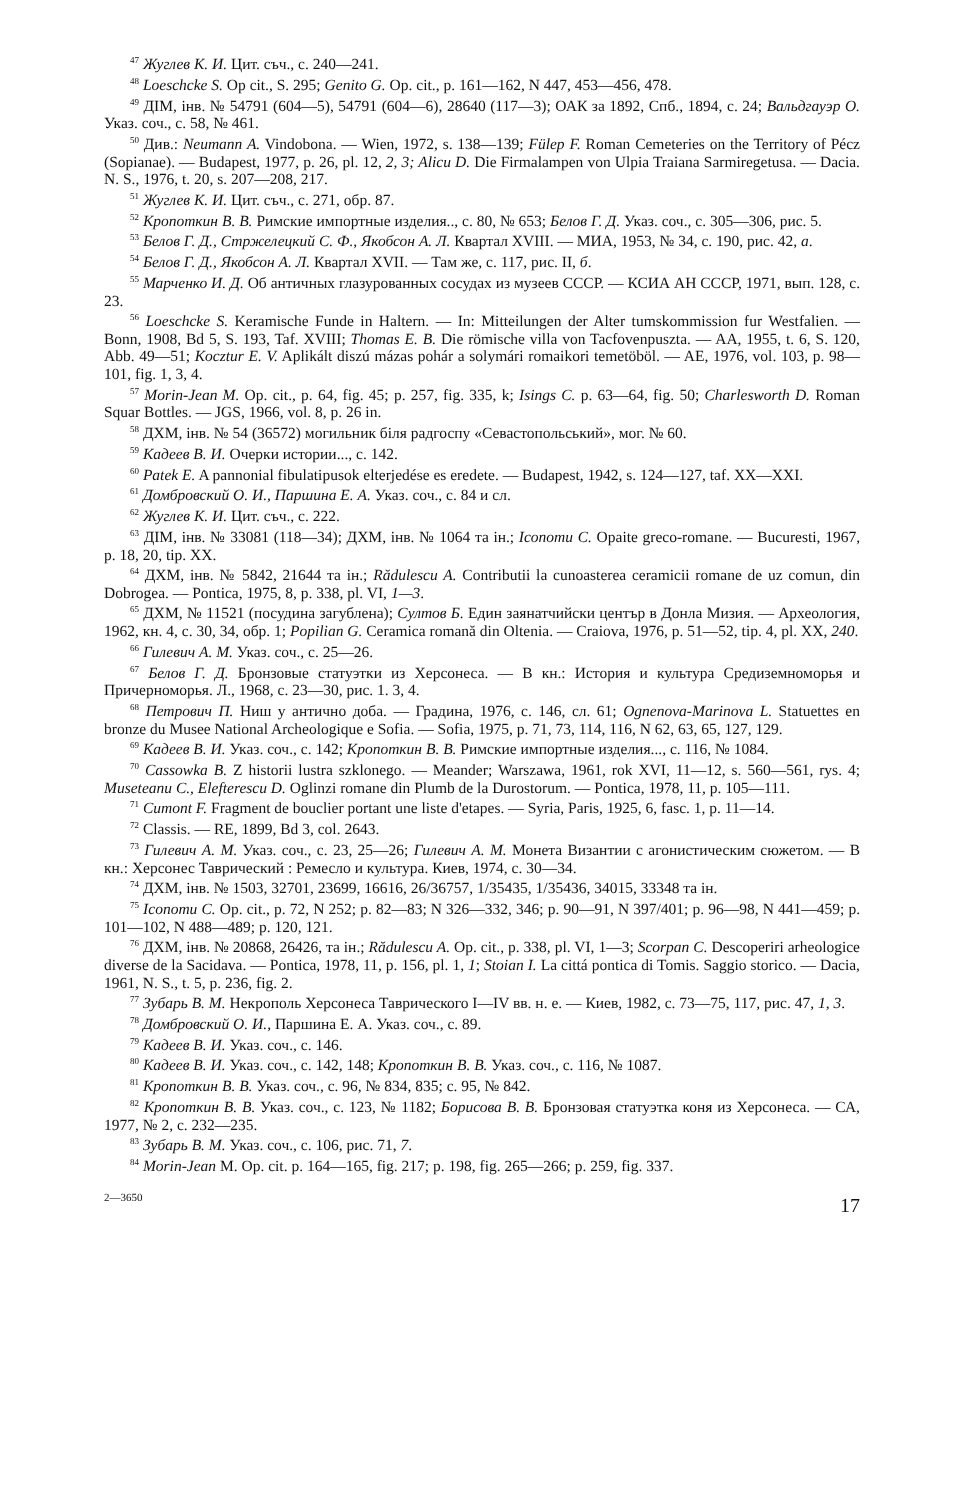<sup>47</sup> Жуглев К. И. Цит. съч., с. 240—241.
<sup>48</sup> Loeschcke S. Op cit., S. 295; Genito G. Op. cit., p. 161—162, N 447, 453—456, 478.
<sup>49</sup> ДІМ, інв. № 54791 (604—5), 54791 (604—6), 28640 (117—3); ОАК за 1892, Спб., 1894, с. 24; Вальдгауэр О. Указ. соч., с. 58, № 461.
<sup>50</sup> Див.: Neumann A. Vindobona. — Wien, 1972, s. 138—139; Fülep F. Roman Cemeteries on the Territory of Pécz (Sopianae). — Budapest, 1977, p. 26, pl. 12, 2, 3; Alicu D. Die Firmalampen von Ulpia Traiana Sarmiregetusa. — Dacia. N. S., 1976, t. 20, s. 207—208, 217.
<sup>51</sup> Жуглев К. И. Цит. съч., с. 271, обр. 87.
<sup>52</sup> Кропоткин В. В. Римские импортные изделия.., с. 80, № 653; Белов Г. Д. Указ. соч., с. 305—306, рис. 5.
<sup>53</sup> Белов Г. Д., Стржелецкий С. Ф., Якобсон А. Л. Квартал XVIII. — МИА, 1953, № 34, с. 190, рис. 42, а.
<sup>54</sup> Белов Г. Д., Якобсон А. Л. Квартал XVII. — Там же, с. 117, рис. II, б.
<sup>55</sup> Марченко И. Д. Об античных глазурованных сосудах из музеев СССР. — КСИА АН СССР, 1971, вып. 128, с. 23.
<sup>56</sup> Loeschcke S. Keramische Funde in Haltern. — In: Mitteilungen der Alter tumskommission fur Westfalien. — Bonn, 1908, Bd 5, S. 193, Taf. XVIII; Thomas E. B. Die römische villa von Tacfovenpuszta. — AA, 1955, t. 6, S. 120, Abb. 49—51; Kocztur E. V. Aplikált diszú mázas pohár a solymári romaikori temetöböl. — AE, 1976, vol. 103, p. 98—101, fig. 1, 3, 4.
<sup>57</sup> Morin-Jean M. Op. cit., p. 64, fig. 45; p. 257, fig. 335, k; Isings C. p. 63—64, fig. 50; Charlesworth D. Roman Squar Bottles. — JGS, 1966, vol. 8, p. 26 in.
<sup>58</sup> ДХМ, інв. № 54 (36572) могильник біля радгоспу «Севастопольський», мог. № 60.
<sup>59</sup> Кадеев В. И. Очерки истории..., с. 142.
<sup>60</sup> Patek E. A pannonial fibulatipusok elterjedése es eredete. — Budapest, 1942, s. 124—127, taf. XX—XXI.
<sup>61</sup> Домбровский О. И., Паршина Е. А. Указ. соч., с. 84 и сл.
<sup>62</sup> Жуглев К. И. Цит. съч., с. 222.
<sup>63</sup> ДІМ, інв. № 33081 (118—34); ДХМ, інв. № 1064 та ін.; Iconomu C. Opaite greco-romane. — Bucuresti, 1967, p. 18, 20, tip. XX.
<sup>64</sup> ДХМ, інв. № 5842, 21644 та ін.; Rădulescu A. Contributii la cunoasterea ceramicii romane de uz comun, din Dobrogea. — Pontica, 1975, 8, p. 338, pl. VI, 1—3.
<sup>65</sup> ДХМ, № 11521 (посудина загублена); Султов Б. Един заянатчийски център в Донла Мизия. — Археология, 1962, кн. 4, с. 30, 34, обр. 1; Popilian G. Ceramica romană din Oltenia. — Craiova, 1976, p. 51—52, tip. 4, pl. XX, 240.
<sup>66</sup> Гилевич А. М. Указ. соч., с. 25—26.
<sup>67</sup> Белов Г. Д. Бронзовые статуэтки из Херсонеса. — В кн.: История и культура Средиземноморья и Причерноморья. Л., 1968, с. 23—30, рис. 1. 3, 4.
<sup>68</sup> Петрович П. Ниш у антично доба. — Градина, 1976, с. 146, сл. 61; Ognenova-Marinova L. Statuettes en bronze du Musee National Archeologique e Sofia. — Sofia, 1975, p. 71, 73, 114, 116, N 62, 63, 65, 127, 129.
<sup>69</sup> Кадеев В. И. Указ. соч., с. 142; Кропоткин В. В. Римские импортные изделия..., с. 116, № 1084.
<sup>70</sup> Cassowka B. Z historii lustra szklonego. — Meander; Warszawa, 1961, rok XVI, 11—12, s. 560—561, rys. 4; Museteanu C., Elefterescu D. Oglinzi romane din Plumb de la Durostorum. — Pontica, 1978, 11, p. 105—111.
<sup>71</sup> Cumont F. Fragment de bouclier portant une liste d'etapes. — Syria, Paris, 1925, 6, fasc. 1, p. 11—14.
<sup>72</sup> Classis. — RE, 1899, Bd 3, col. 2643.
<sup>73</sup> Гилевич А. М. Указ. соч., с. 23, 25—26; Гилевич А. М. Монета Византии с агонистическим сюжетом. — В кн.: Херсонес Таврический : Ремесло и культура. Киев, 1974, с. 30—34.
<sup>74</sup> ДХМ, інв. № 1503, 32701, 23699, 16616, 26/36757, 1/35435, 1/35436, 34015, 33348 та ін.
<sup>75</sup> Iconomu C. Op. cit., p. 72, N 252; p. 82—83; N 326—332, 346; p. 90—91, N 397/401; p. 96—98, N 441—459; p. 101—102, N 488—489; p. 120, 121.
<sup>76</sup> ДХМ, інв. № 20868, 26426, та ін.; Rădulescu A. Op. cit., p. 338, pl. VI, 1—3; Scorpan C. Descoperiri arheologice diverse de la Sacidava. — Pontica, 1978, 11, p. 156, pl. 1, 1; Stoian I. La cittá pontica di Tomis. Saggio storico. — Dacia, 1961, N. S., t. 5, p. 236, fig. 2.
<sup>77</sup> Зубарь В. М. Некрополь Херсонеса Таврического I—IV вв. н. е. — Киев, 1982, с. 73—75, 117, рис. 47, 1, 3.
<sup>78</sup> Домбровский О. И., Паршина Е. А. Указ. соч., с. 89.
<sup>79</sup> Кадеев В. И. Указ. соч., с. 146.
<sup>80</sup> Кадеев В. И. Указ. соч., с. 142, 148; Кропоткин В. В. Указ. соч., с. 116, № 1087.
<sup>81</sup> Кропоткин В. В. Указ. соч., с. 96, № 834, 835; с. 95, № 842.
<sup>82</sup> Кропоткин В. В. Указ. соч., с. 123, № 1182; Борисова В. В. Бронзовая статуэтка коня из Херсонеса. — СА, 1977, № 2, с. 232—235.
<sup>83</sup> Зубарь В. М. Указ. соч., с. 106, рис. 71, 7.
<sup>84</sup> Morin-Jean M. Op. cit. p. 164—165, fig. 217; p. 198, fig. 265—266; p. 259, fig. 337.
2—3650 17